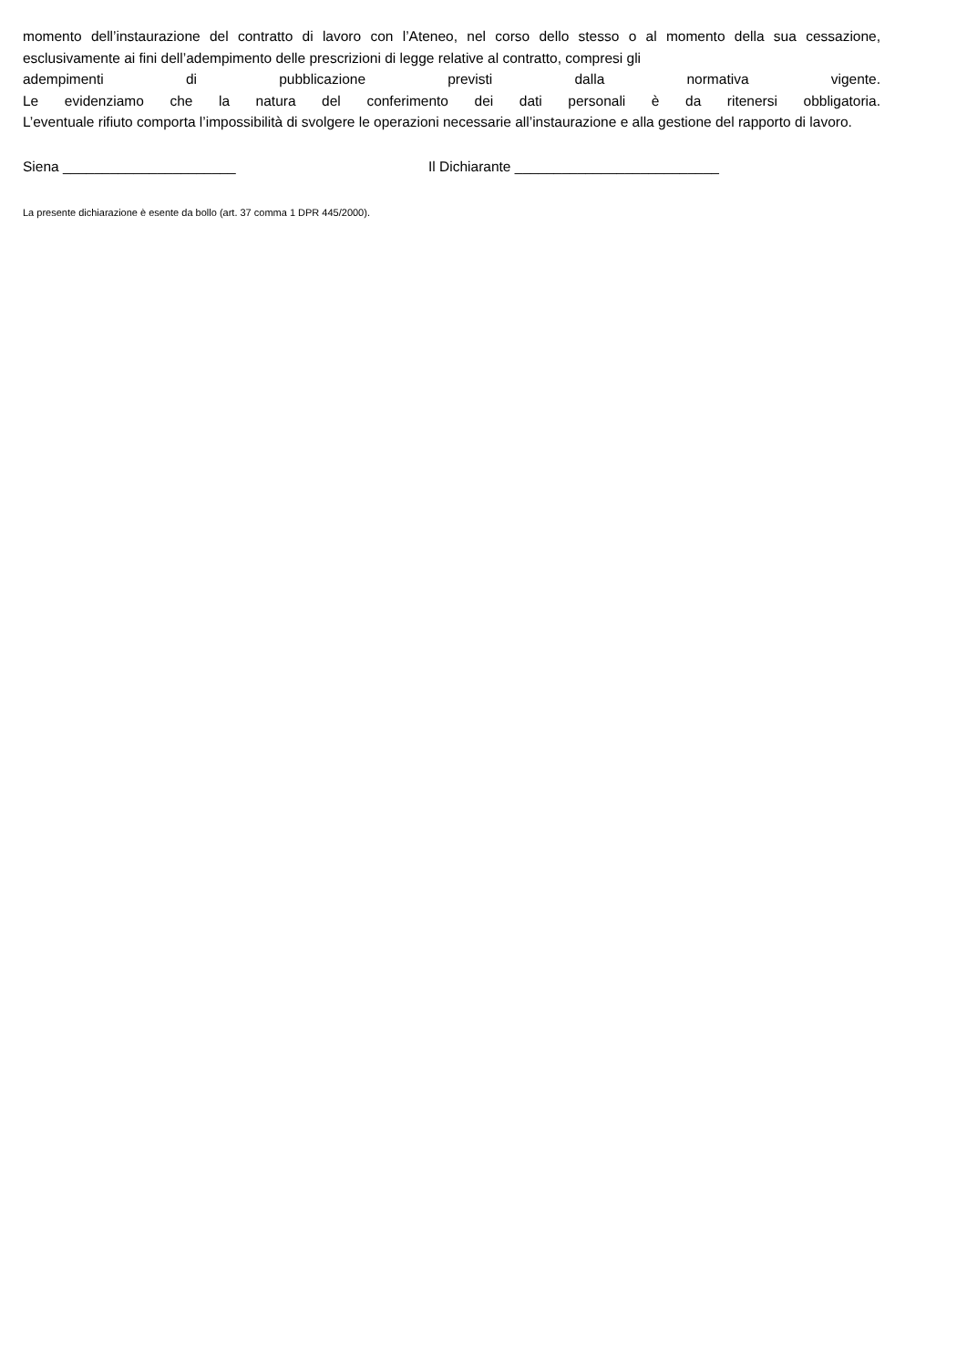momento dell’instaurazione del contratto di lavoro con l’Ateneo, nel corso dello stesso o al momento della sua cessazione, esclusivamente ai fini dell’adempimento delle prescrizioni di legge relative al contratto, compresi gli
adempimenti di pubblicazione previsti dalla normativa vigente.
Le evidenziamo che la natura del conferimento dei dati personali è da ritenersi obbligatoria.
L’eventuale rifiuto comporta l’impossibilità di svolgere le operazioni necessarie all’instaurazione e alla gestione del rapporto di lavoro.
Siena ______________________ Il Dichiarante __________________________
La presente dichiarazione è esente da bollo (art. 37 comma 1 DPR 445/2000).